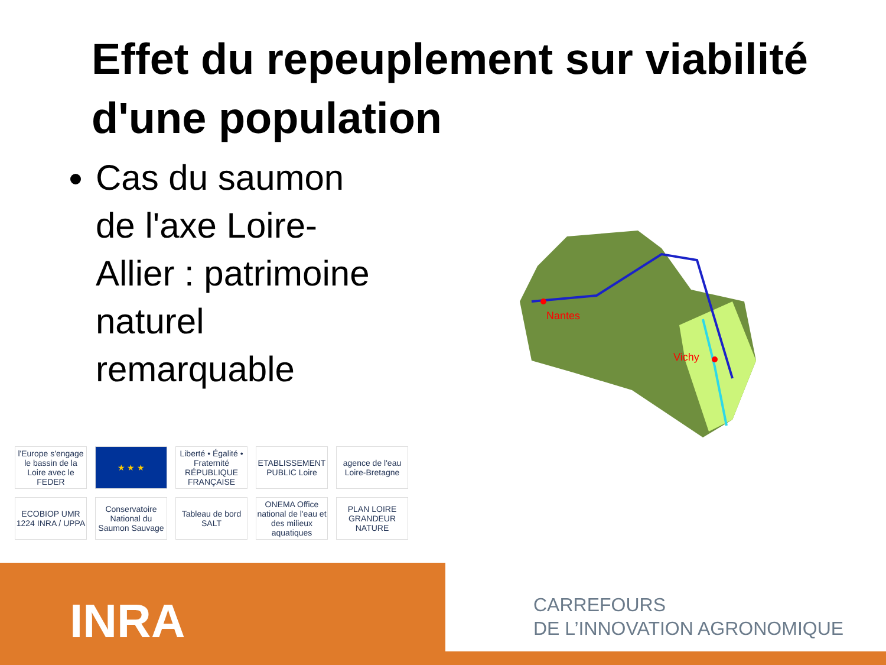Effet du repeuplement sur viabilité d'une population
Cas du saumon de l'axe Loire-Allier : patrimoine naturel remarquable
Nantes
Vichy
l'Europe s'engage le bassin de la Loire avec le FEDER
★ ★ ★
Liberté • Égalité • Fraternité RÉPUBLIQUE FRANÇAISE
ETABLISSEMENT PUBLIC Loire
agence de l'eau Loire-Bretagne
ECOBIOP UMR 1224 INRA / UPPA
Conservatoire National du Saumon Sauvage
Tableau de bord SALT
ONEMA Office national de l'eau et des milieux aquatiques
PLAN LOIRE GRANDEUR NATURE
INRA
CARREFOURS
DE L’INNOVATION AGRONOMIQUE